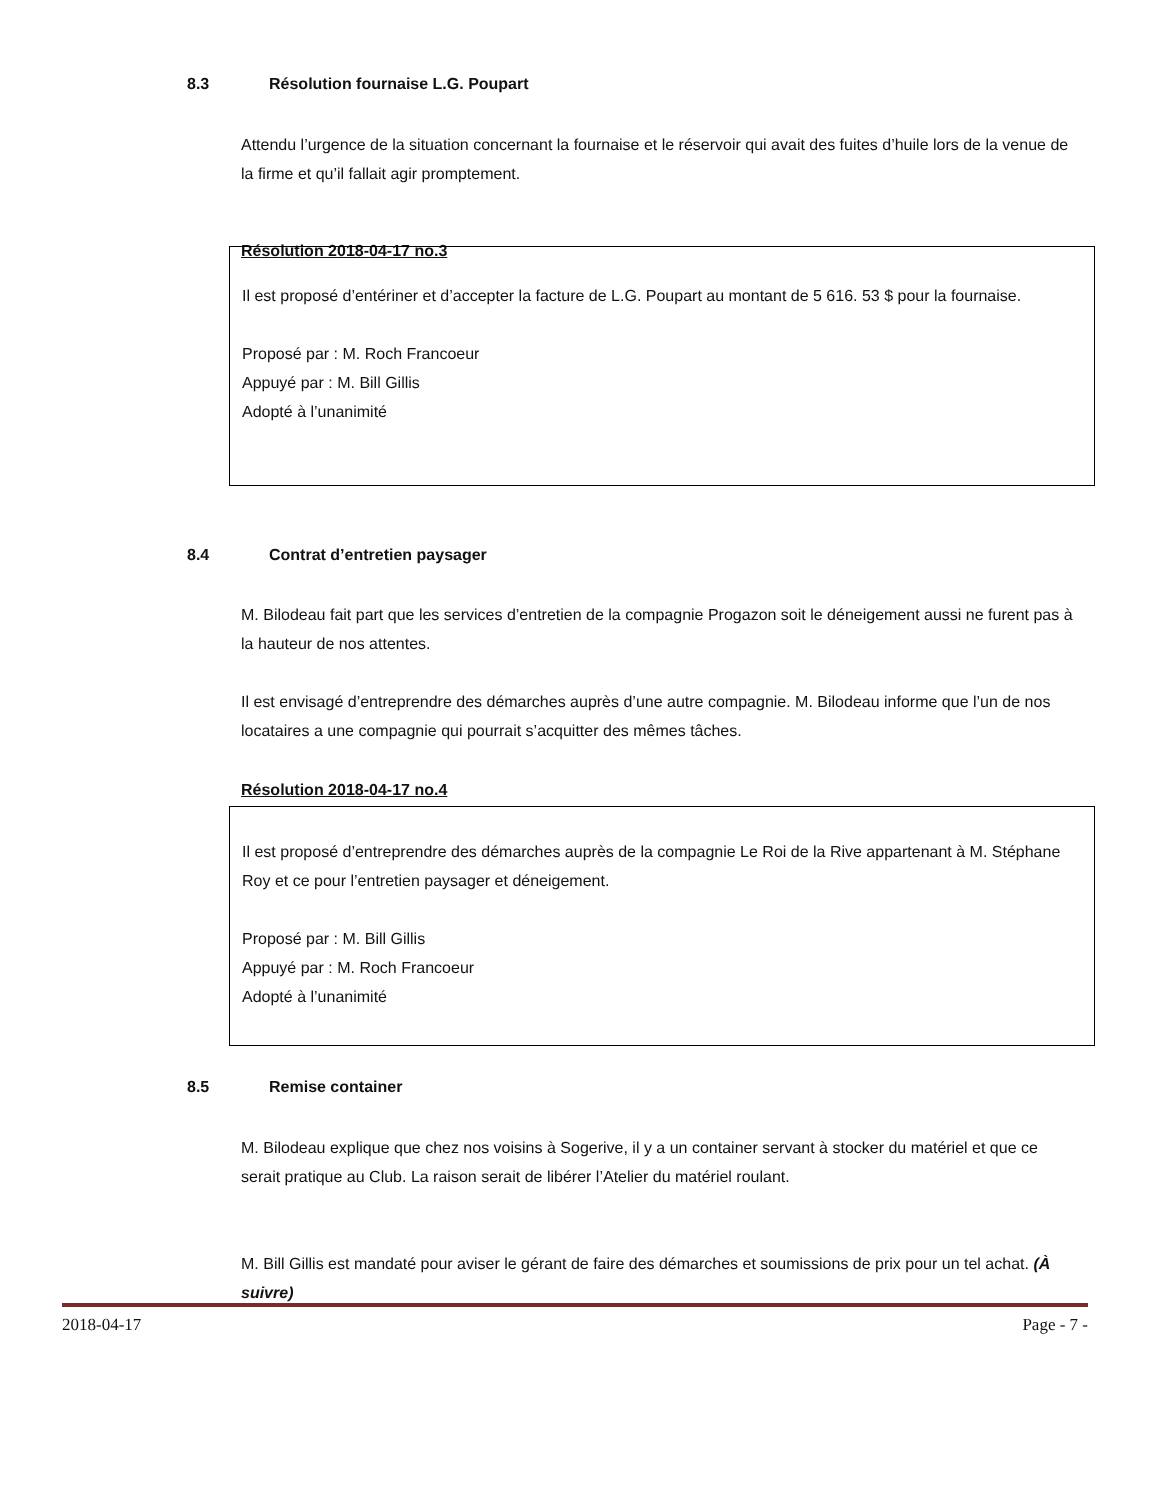8.3 Résolution fournaise L.G. Poupart
Attendu l’urgence de la situation concernant la fournaise et le réservoir qui avait des fuites d’huile lors de la venue de la firme et qu’il fallait agir promptement.
Résolution 2018-04-17 no.3
Il est proposé d’entériner et d’accepter la facture de L.G. Poupart au montant de 5 616. 53 $ pour la fournaise.
Proposé par : M. Roch Francoeur
Appuyé par : M. Bill Gillis
Adopté à l’unanimité
8.4 Contrat d’entretien paysager
M. Bilodeau fait part que les services d’entretien de la compagnie Progazon soit le déneigement aussi ne furent pas à la hauteur de nos attentes.
Il est envisagé d’entreprendre des démarches auprès d’une autre compagnie. M. Bilodeau informe que l’un de nos locataires a une compagnie qui pourrait s’acquitter des mêmes tâches.
Résolution 2018-04-17 no.4
Il est proposé d’entreprendre des démarches auprès de la compagnie Le Roi de la Rive appartenant à M. Stéphane Roy et ce pour l’entretien paysager et déneigement.
Proposé par : M. Bill Gillis
Appuyé par : M. Roch Francoeur
Adopté à l’unanimité
8.5 Remise container
M. Bilodeau explique que chez nos voisins à Sogerive, il y a un container servant à stocker du matériel et que ce serait pratique au Club. La raison serait de libérer l’Atelier du matériel roulant.
M. Bill Gillis est mandaté pour aviser le gérant de faire des démarches et soumissions de prix pour un tel achat. (À suivre)
2018-04-17 Page - 7 -